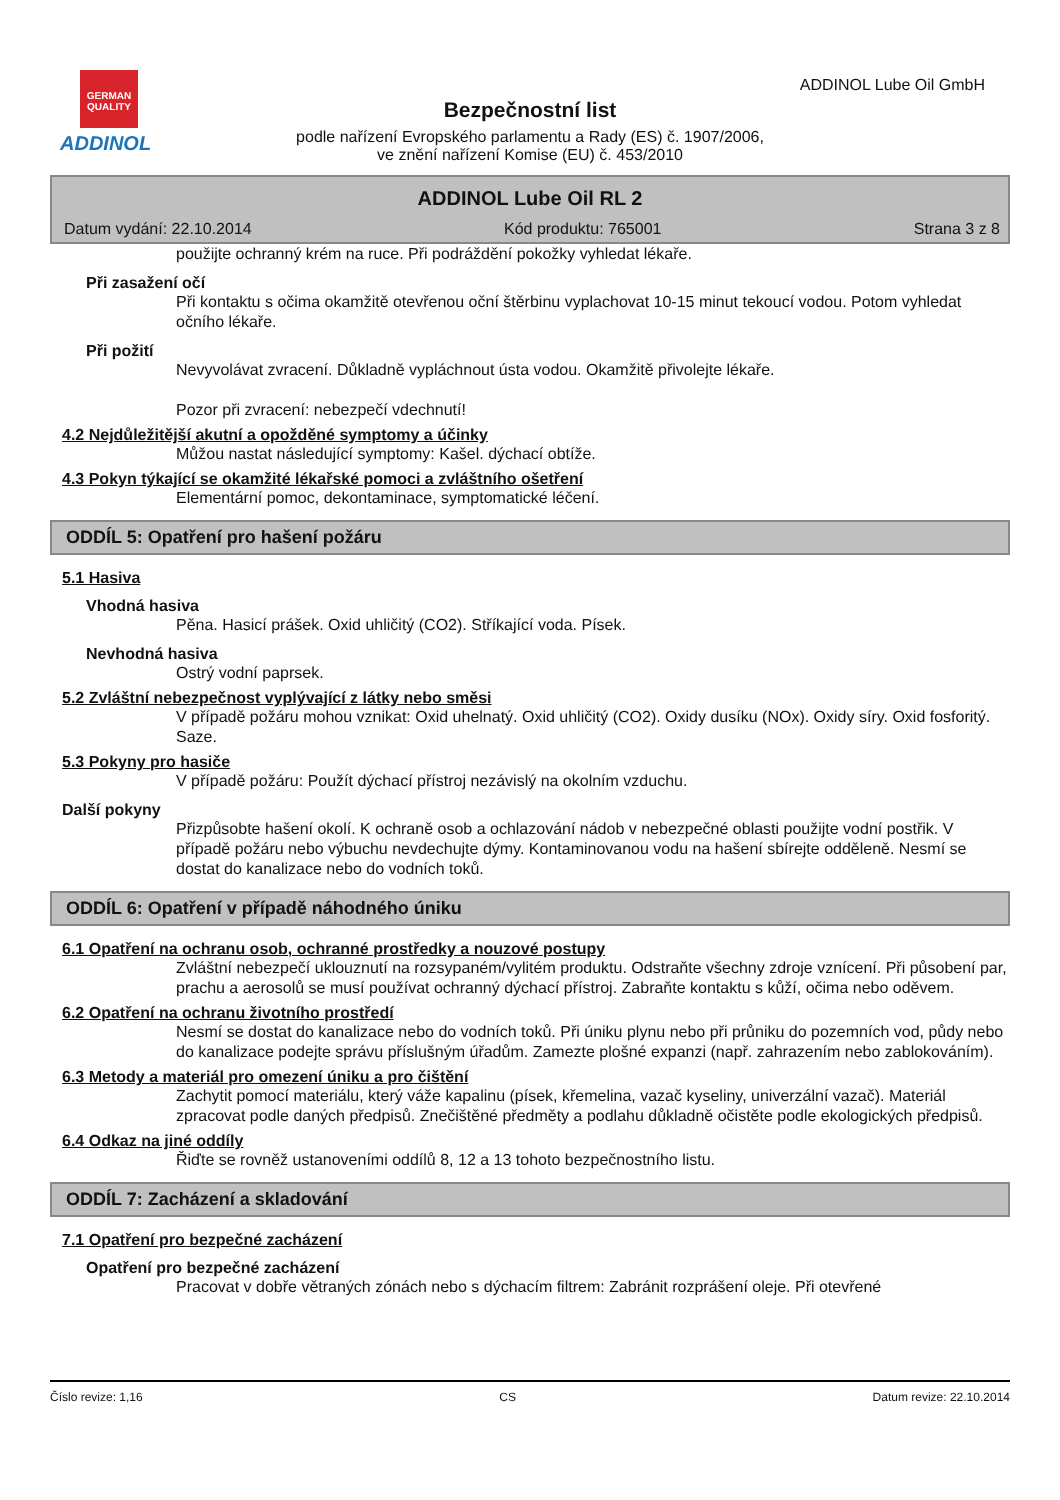GERMAN QUALITY
ADDINOL
Bezpečnostní list
podle nařízení Evropského parlamentu a Rady (ES) č. 1907/2006,
ve znění nařízení Komise (EU) č. 453/2010
ADDINOL Lube Oil GmbH
ADDINOL Lube Oil RL 2
Datum vydání: 22.10.2014 Kód produktu: 765001 Strana 3 z 8
použijte ochranný krém na ruce. Při podráždění pokožky vyhledat lékaře.
Při zasažení očí
Při kontaktu s očima okamžitě otevřenou oční štěrbinu vyplachovat 10-15 minut tekoucí vodou. Potom vyhledat očního lékaře.
Při požití
Nevyvolávat zvracení. Důkladně vypláchnout ústa vodou. Okamžitě přivolejte lékaře.
Pozor při zvracení: nebezpečí vdechnutí!
4.2 Nejdůležitější akutní a opožděné symptomy a účinky
Můžou nastat následující symptomy: Kašel. dýchací obtíže.
4.3 Pokyn týkající se okamžité lékařské pomoci a zvláštního ošetření
Elementární pomoc, dekontaminace, symptomatické léčení.
ODDÍL 5: Opatření pro hašení požáru
5.1 Hasiva
Vhodná hasiva
Pěna. Hasicí prášek. Oxid uhličitý (CO2). Stříkající voda. Písek.
Nevhodná hasiva
Ostrý vodní paprsek.
5.2 Zvláštní nebezpečnost vyplývající z látky nebo směsi
V případě požáru mohou vznikat: Oxid uhelnatý. Oxid uhličitý (CO2). Oxidy dusíku (NOx). Oxidy síry. Oxid fosforitý. Saze.
5.3 Pokyny pro hasiče
V případě požáru: Použít dýchací přístroj nezávislý na okolním vzduchu.
Další pokyny
Přizpůsobte hašení okolí. K ochraně osob a ochlazování nádob v nebezpečné oblasti použijte vodní postřik. V případě požáru nebo výbuchu nevdechujte dýmy. Kontaminovanou vodu na hašení sbírejte odděleně. Nesmí se dostat do kanalizace nebo do vodních toků.
ODDÍL 6: Opatření v případě náhodného úniku
6.1 Opatření na ochranu osob, ochranné prostředky a nouzové postupy
Zvláštní nebezpečí uklouznutí na rozsypaném/vylitém produktu. Odstraňte všechny zdroje vznícení. Při působení par, prachu a aerosolů se musí používat ochranný dýchací přístroj. Zabraňte kontaktu s kůží, očima nebo oděvem.
6.2 Opatření na ochranu životního prostředí
Nesmí se dostat do kanalizace nebo do vodních toků. Při úniku plynu nebo při průniku do pozemních vod, půdy nebo do kanalizace podejte správu příslušným úřadům. Zamezte plošné expanzi (např. zahrazením nebo zablokováním).
6.3 Metody a materiál pro omezení úniku a pro čištění
Zachytit pomocí materiálu, který váže kapalinu (písek, křemelina, vazač kyseliny, univerzální vazač). Materiál zpracovat podle daných předpisů. Znečištěné předměty a podlahu důkladně očistěte podle ekologických předpisů.
6.4 Odkaz na jiné oddíly
Řiďte se rovněž ustanoveními oddílů 8, 12 a 13 tohoto bezpečnostního listu.
ODDÍL 7: Zacházení a skladování
7.1 Opatření pro bezpečné zacházení
Opatření pro bezpečné zacházení
Pracovat v dobře větraných zónách nebo s dýchacím filtrem: Zabránit rozprášení oleje. Při otevřené
Číslo revize: 1,16 CS Datum revize: 22.10.2014